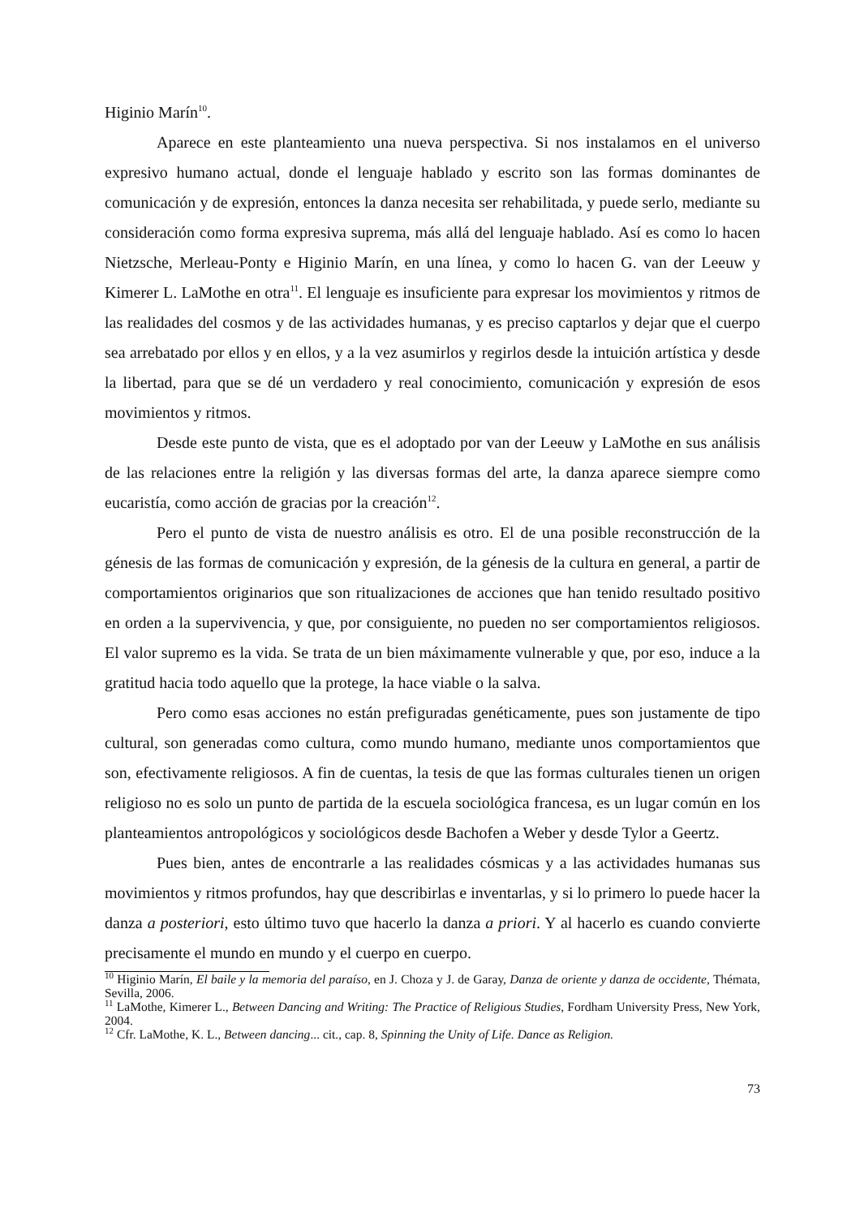Higinio Marín<sup>10</sup>.
Aparece en este planteamiento una nueva perspectiva. Si nos instalamos en el universo expresivo humano actual, donde el lenguaje hablado y escrito son las formas dominantes de comunicación y de expresión, entonces la danza necesita ser rehabilitada, y puede serlo, mediante su consideración como forma expresiva suprema, más allá del lenguaje hablado. Así es como lo hacen Nietzsche, Merleau-Ponty e Higinio Marín, en una línea, y como lo hacen G. van der Leeuw y Kimerer L. LaMothe en otra<sup>11</sup>. El lenguaje es insuficiente para expresar los movimientos y ritmos de las realidades del cosmos y de las actividades humanas, y es preciso captarlos y dejar que el cuerpo sea arrebatado por ellos y en ellos, y a la vez asumirlos y regirlos desde la intuición artística y desde la libertad, para que se dé un verdadero y real conocimiento, comunicación y expresión de esos movimientos y ritmos.
Desde este punto de vista, que es el adoptado por van der Leeuw y LaMothe en sus análisis de las relaciones entre la religión y las diversas formas del arte, la danza aparece siempre como eucaristía, como acción de gracias por la creación<sup>12</sup>.
Pero el punto de vista de nuestro análisis es otro. El de una posible reconstrucción de la génesis de las formas de comunicación y expresión, de la génesis de la cultura en general, a partir de comportamientos originarios que son ritualizaciones de acciones que han tenido resultado positivo en orden a la supervivencia, y que, por consiguiente, no pueden no ser comportamientos religiosos. El valor supremo es la vida. Se trata de un bien máximamente vulnerable y que, por eso, induce a la gratitud hacia todo aquello que la protege, la hace viable o la salva.
Pero como esas acciones no están prefiguradas genéticamente, pues son justamente de tipo cultural, son generadas como cultura, como mundo humano, mediante unos comportamientos que son, efectivamente religiosos. A fin de cuentas, la tesis de que las formas culturales tienen un origen religioso no es solo un punto de partida de la escuela sociológica francesa, es un lugar común en los planteamientos antropológicos y sociológicos desde Bachofen a Weber y desde Tylor a Geertz.
Pues bien, antes de encontrarle a las realidades cósmicas y a las actividades humanas sus movimientos y ritmos profundos, hay que describirlas e inventarlas, y si lo primero lo puede hacer la danza a posteriori, esto último tuvo que hacerlo la danza a priori. Y al hacerlo es cuando convierte precisamente el mundo en mundo y el cuerpo en cuerpo.
<sup>10</sup> Higinio Marín, El baile y la memoria del paraíso, en J. Choza y J. de Garay, Danza de oriente y danza de occidente, Thémata, Sevilla, 2006.
<sup>11</sup> LaMothe, Kimerer L., Between Dancing and Writing: The Practice of Religious Studies, Fordham University Press, New York, 2004.
<sup>12</sup> Cfr. LaMothe, K. L., Between dancing... cit., cap. 8, Spinning the Unity of Life. Dance as Religion.
73